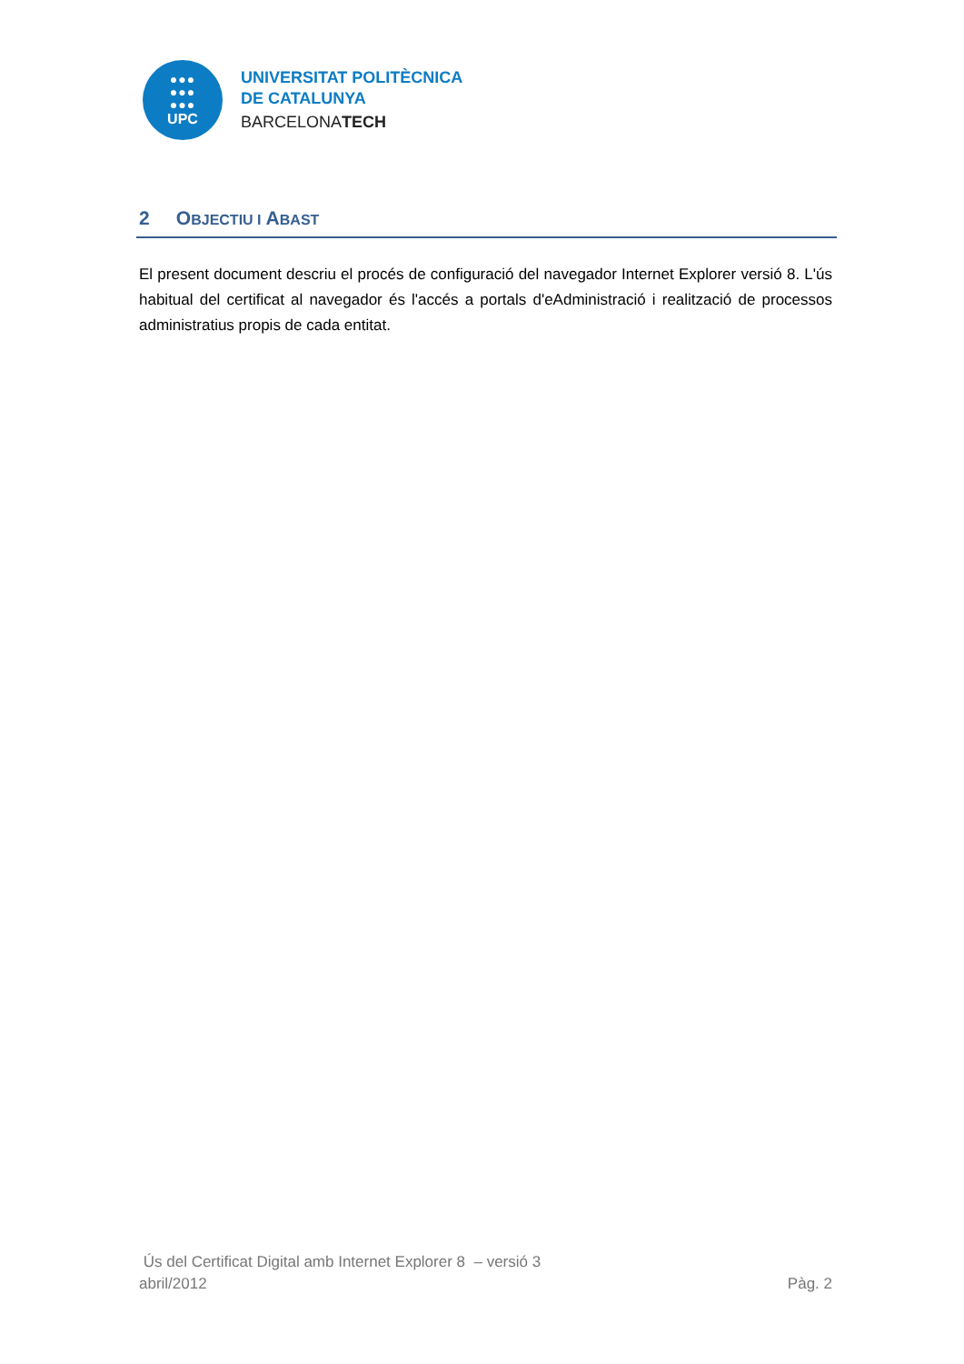●●●
●●●
●●●
UPC
UNIVERSITAT POLITÈCNICA
DE CATALUNYA
BARCELONATECH
2 OBJECTIU I ABAST
El present document descriu el procés de configuració del navegador Internet Explorer versió 8. L'ús habitual del certificat al navegador és l'accés a portals d'eAdministració i realització de processos administratius propis de cada entitat.
Ús del Certificat Digital amb Internet Explorer 8 – versió 3
abril/2012 Pàg. 2